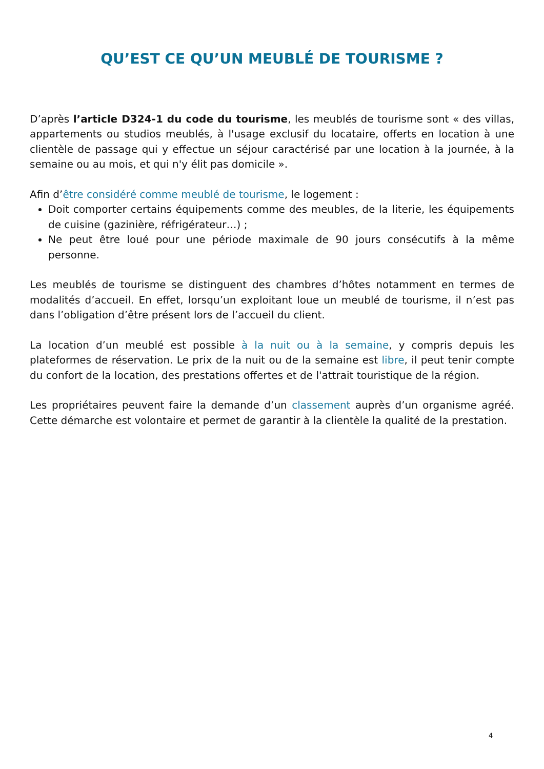QU’EST CE QU’UN MEUBLÉ DE TOURISME ?
D’après l’article D324-1 du code du tourisme, les meublés de tourisme sont « des villas, appartements ou studios meublés, à l'usage exclusif du locataire, offerts en location à une clientèle de passage qui y effectue un séjour caractérisé par une location à la journée, à la semaine ou au mois, et qui n'y élit pas domicile ».
Afin d’être considéré comme meublé de tourisme, le logement :
Doit comporter certains équipements comme des meubles, de la literie, les équipements de cuisine (gazinière, réfrigérateur…) ;
Ne peut être loué pour une période maximale de 90 jours consécutifs à la même personne.
Les meublés de tourisme se distinguent des chambres d’hôtes notamment en termes de modalités d’accueil. En effet, lorsqu’un exploitant loue un meublé de tourisme, il n’est pas dans l’obligation d’être présent lors de l’accueil du client.
La location d’un meublé est possible à la nuit ou à la semaine, y compris depuis les plateformes de réservation. Le prix de la nuit ou de la semaine est libre, il peut tenir compte du confort de la location, des prestations offertes et de l'attrait touristique de la région.
Les propriétaires peuvent faire la demande d’un classement auprès d’un organisme agréé. Cette démarche est volontaire et permet de garantir à la clientèle la qualité de la prestation.
4